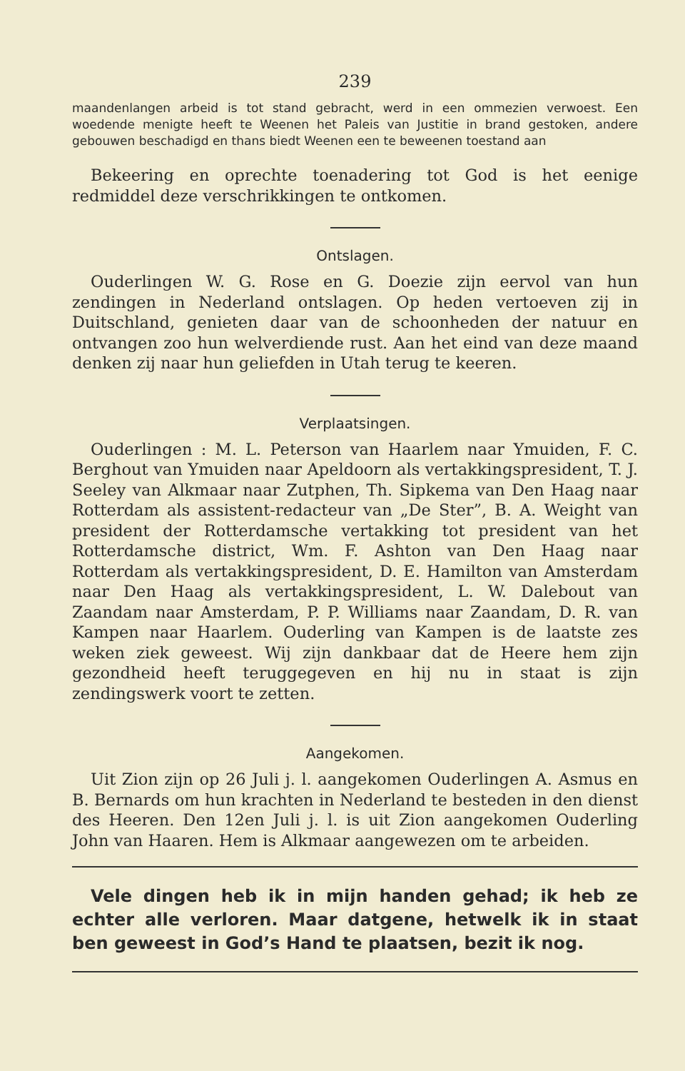239
maandenlangen arbeid is tot stand gebracht, werd in een ommezien verwoest. Een woedende menigte heeft te Weenen het Paleis van Justitie in brand gestoken, andere gebouwen beschadigd en thans biedt Weenen een te beweenen toestand aan
Bekeering en oprechte toenadering tot God is het eenige redmiddel deze verschrikkingen te ontkomen.
Ontslagen.
Ouderlingen W. G. Rose en G. Doezie zijn eervol van hun zendingen in Nederland ontslagen. Op heden vertoeven zij in Duitschland, genieten daar van de schoonheden der natuur en ontvangen zoo hun welverdiende rust. Aan het eind van deze maand denken zij naar hun geliefden in Utah terug te keeren.
Verplaatsingen.
Ouderlingen : M. L. Peterson van Haarlem naar Ymuiden, F. C. Berghout van Ymuiden naar Apeldoorn als vertakkingspresident, T. J. Seeley van Alkmaar naar Zutphen, Th. Sipkema van Den Haag naar Rotterdam als assistent-redacteur van „De Ster”, B. A. Weight van president der Rotterdamsche vertakking tot president van het Rotterdamsche district, Wm. F. Ashton van Den Haag naar Rotterdam als vertakkingspresident, D. E. Hamilton van Amsterdam naar Den Haag als vertakkingspresident, L. W. Dalebout van Zaandam naar Amsterdam, P. P. Williams naar Zaandam, D. R. van Kampen naar Haarlem. Ouderling van Kampen is de laatste zes weken ziek geweest. Wij zijn dankbaar dat de Heere hem zijn gezondheid heeft teruggegeven en hij nu in staat is zijn zendingswerk voort te zetten.
Aangekomen.
Uit Zion zijn op 26 Juli j. l. aangekomen Ouderlingen A. Asmus en B. Bernards om hun krachten in Nederland te besteden in den dienst des Heeren. Den 12en Juli j. l. is uit Zion aangekomen Ouderling John van Haaren. Hem is Alkmaar aangewezen om te arbeiden.
Vele dingen heb ik in mijn handen gehad; ik heb ze echter alle verloren. Maar datgene, hetwelk ik in staat ben geweest in God’s Hand te plaatsen, bezit ik nog.